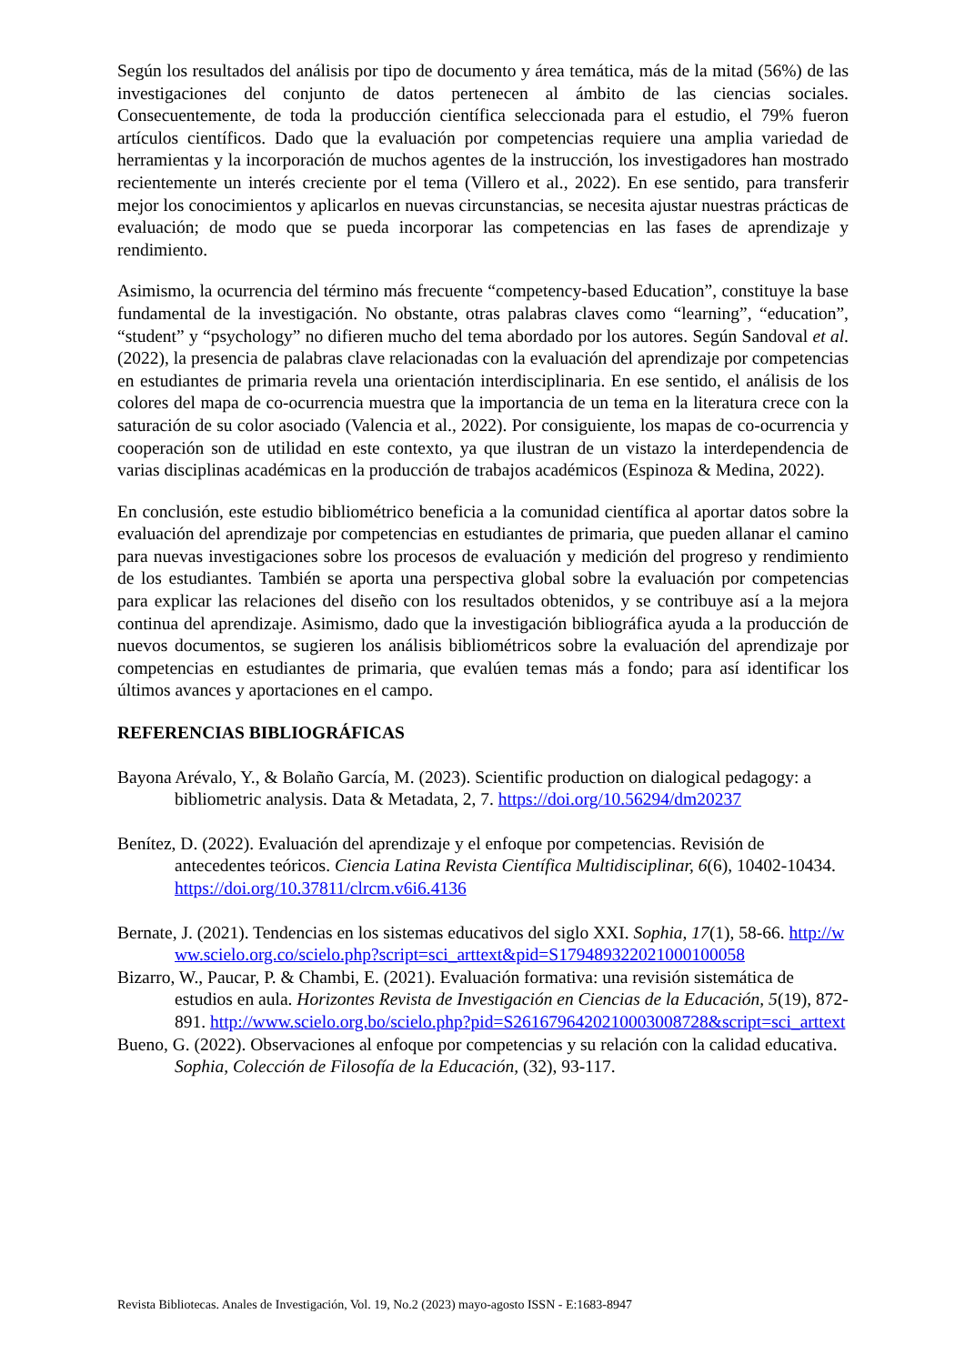Según los resultados del análisis por tipo de documento y área temática, más de la mitad (56%) de las investigaciones del conjunto de datos pertenecen al ámbito de las ciencias sociales. Consecuentemente, de toda la producción científica seleccionada para el estudio, el 79% fueron artículos científicos. Dado que la evaluación por competencias requiere una amplia variedad de herramientas y la incorporación de muchos agentes de la instrucción, los investigadores han mostrado recientemente un interés creciente por el tema (Villero et al., 2022). En ese sentido, para transferir mejor los conocimientos y aplicarlos en nuevas circunstancias, se necesita ajustar nuestras prácticas de evaluación; de modo que se pueda incorporar las competencias en las fases de aprendizaje y rendimiento.
Asimismo, la ocurrencia del término más frecuente “competency-based Education”, constituye la base fundamental de la investigación. No obstante, otras palabras claves como “learning”, “education”, “student” y “psychology” no difieren mucho del tema abordado por los autores. Según Sandoval et al. (2022), la presencia de palabras clave relacionadas con la evaluación del aprendizaje por competencias en estudiantes de primaria revela una orientación interdisciplinaria. En ese sentido, el análisis de los colores del mapa de co-ocurrencia muestra que la importancia de un tema en la literatura crece con la saturación de su color asociado (Valencia et al., 2022). Por consiguiente, los mapas de co-ocurrencia y cooperación son de utilidad en este contexto, ya que ilustran de un vistazo la interdependencia de varias disciplinas académicas en la producción de trabajos académicos (Espinoza & Medina, 2022).
En conclusión, este estudio bibliométrico beneficia a la comunidad científica al aportar datos sobre la evaluación del aprendizaje por competencias en estudiantes de primaria, que pueden allanar el camino para nuevas investigaciones sobre los procesos de evaluación y medición del progreso y rendimiento de los estudiantes. También se aporta una perspectiva global sobre la evaluación por competencias para explicar las relaciones del diseño con los resultados obtenidos, y se contribuye así a la mejora continua del aprendizaje. Asimismo, dado que la investigación bibliográfica ayuda a la producción de nuevos documentos, se sugieren los análisis bibliométricos sobre la evaluación del aprendizaje por competencias en estudiantes de primaria, que evalúen temas más a fondo; para así identificar los últimos avances y aportaciones en el campo.
REFERENCIAS BIBLIOGRÁFICAS
Bayona Arévalo, Y., & Bolaño García, M. (2023). Scientific production on dialogical pedagogy: a bibliometric analysis. Data & Metadata, 2, 7. https://doi.org/10.56294/dm20237
Benítez, D. (2022). Evaluación del aprendizaje y el enfoque por competencias. Revisión de antecedentes teóricos. Ciencia Latina Revista Científica Multidisciplinar, 6(6), 10402-10434. https://doi.org/10.37811/clrcm.v6i6.4136
Bernate, J. (2021). Tendencias en los sistemas educativos del siglo XXI. Sophia, 17(1), 58-66. http://www.scielo.org.co/scielo.php?script=sci_arttext&pid=S179489322021000100058
Bizarro, W., Paucar, P. & Chambi, E. (2021). Evaluación formativa: una revisión sistemática de estudios en aula. Horizontes Revista de Investigación en Ciencias de la Educación, 5(19), 872-891. http://www.scielo.org.bo/scielo.php?pid=S2616796420210003008728&script=sci_arttext
Bueno, G. (2022). Observaciones al enfoque por competencias y su relación con la calidad educativa. Sophia, Colección de Filosofía de la Educación, (32), 93-117.
Revista Bibliotecas. Anales de Investigación, Vol. 19, No.2 (2023) mayo-agosto ISSN - E:1683-8947